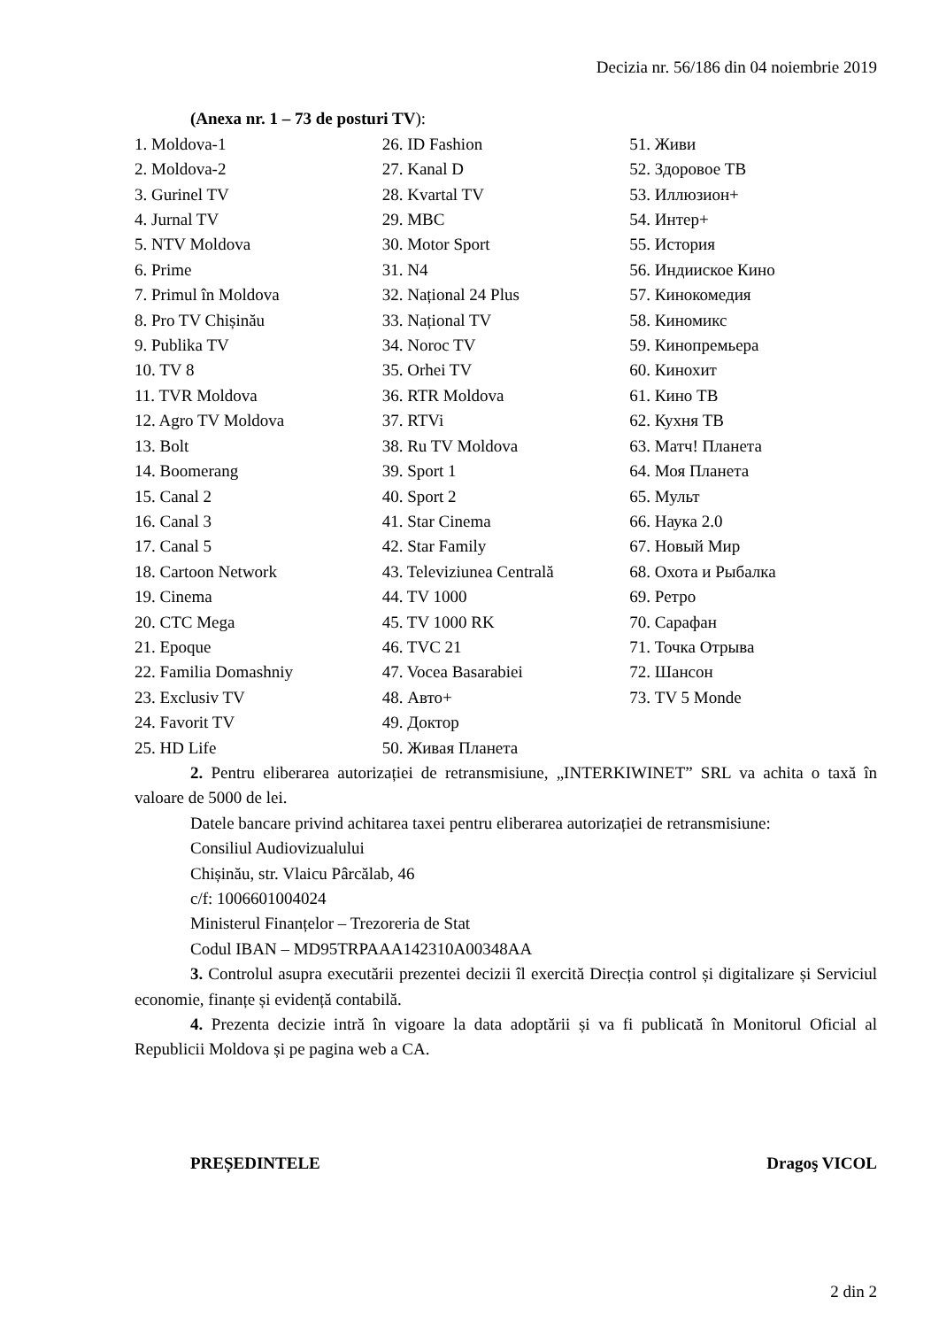Decizia nr. 56/186 din 04 noiembrie 2019
(Anexa nr. 1 – 73 de posturi TV):
1. Moldova-1
2. Moldova-2
3. Gurinel TV
4. Jurnal TV
5. NTV Moldova
6. Prime
7. Primul în Moldova
8. Pro TV Chișinău
9. Publika TV
10. TV 8
11. TVR Moldova
12. Agro TV Moldova
13. Bolt
14. Boomerang
15. Canal 2
16. Canal 3
17. Canal 5
18. Cartoon Network
19. Cinema
20. CTC Mega
21. Epoque
22. Familia Domashniy
23. Exclusiv TV
24. Favorit TV
25. HD Life
26. ID Fashion
27. Kanal D
28. Kvartal TV
29. MBC
30. Motor Sport
31. N4
32. Național 24 Plus
33. Național TV
34. Noroc TV
35. Orhei TV
36. RTR Moldova
37. RTVi
38. Ru TV Moldova
39. Sport 1
40. Sport 2
41. Star Cinema
42. Star Family
43. Televiziunea Centrală
44. TV 1000
45. TV 1000 RK
46. TVC 21
47. Vocea Basarabiei
48. Авто+
49. Доктор
50. Живая Планета
51. Живи
52. Здоровое ТВ
53. Иллюзион+
54. Интер+
55. История
56. Индиискоe Кино
57. Кинокомедия
58. Киномикс
59. Кинопремьера
60. Кинохит
61. Кино ТВ
62. Кухня ТВ
63. Матч! Планета
64. Моя Планета
65. Мульт
66. Наука 2.0
67. Новый Мир
68. Охота и Рыбалка
69. Ретро
70. Сарафан
71. Точка Отрыва
72. Шансон
73. TV 5 Monde
2. Pentru eliberarea autorizației de retransmisiune, „INTERKIWINET” SRL va achita o taxă în valoare de 5000 de lei.
Datele bancare privind achitarea taxei pentru eliberarea autorizației de retransmisiune:
Consiliul Audiovizualului
Chișinău, str. Vlaicu Pârcălab, 46
c/f: 1006601004024
Ministerul Finanțelor – Trezoreria de Stat
Codul IBAN – MD95TRPAAA142310A00348AA
3. Controlul asupra executării prezentei decizii îl exercită Direcția control și digitalizare și Serviciul economie, finanțe și evidență contabilă.
4. Prezenta decizie intră în vigoare la data adoptării și va fi publicată în Monitorul Oficial al Republicii Moldova și pe pagina web a CA.
PREȘEDINTELE Dragoş VICOL
2 din 2